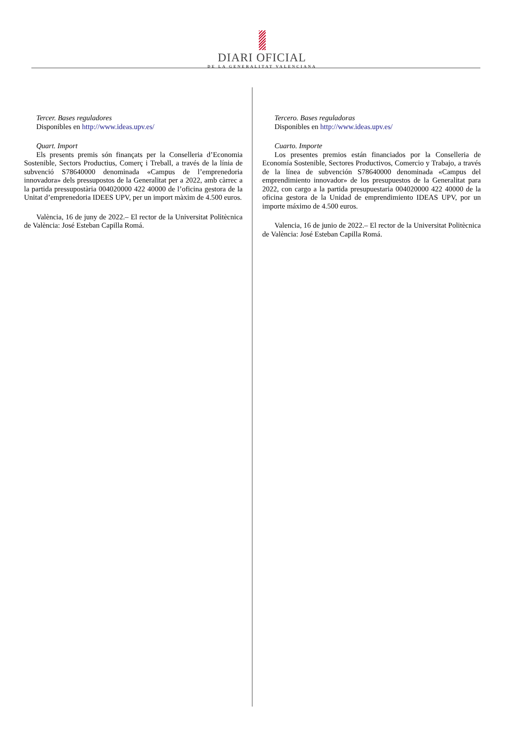DIARI OFICIAL
DE LA GENERALITAT VALENCIANA
Tercer. Bases reguladores
Disponibles en http://www.ideas.upv.es/
Quart. Import
Els presents premis són finançats per la Conselleria d’Economia Sostenible, Sectors Productius, Comerç i Treball, a través de la línia de subvenció S78640000 denominada «Campus de l’emprenedoria innovadora» dels pressupostos de la Generalitat per a 2022, amb càrrec a la partida pressupostària 004020000 422 40000 de l’oficina gestora de la Unitat d’emprenedoria IDEES UPV, per un import màxim de 4.500 euros.
València, 16 de juny de 2022.– El rector de la Universitat Politècnica de València: José Esteban Capilla Romá.
Tercero. Bases reguladoras
Disponibles en http://www.ideas.upv.es/
Cuarto. Importe
Los presentes premios están financiados por la Conselleria de Economía Sostenible, Sectores Productivos, Comercio y Trabajo, a través de la línea de subvención S78640000 denominada «Campus del emprendimiento innovador» de los presupuestos de la Generalitat para 2022, con cargo a la partida presupuestaria 004020000 422 40000 de la oficina gestora de la Unidad de emprendimiento IDEAS UPV, por un importe máximo de 4.500 euros.
Valencia, 16 de junio de 2022.– El rector de la Universitat Politècnica de València: José Esteban Capilla Romá.